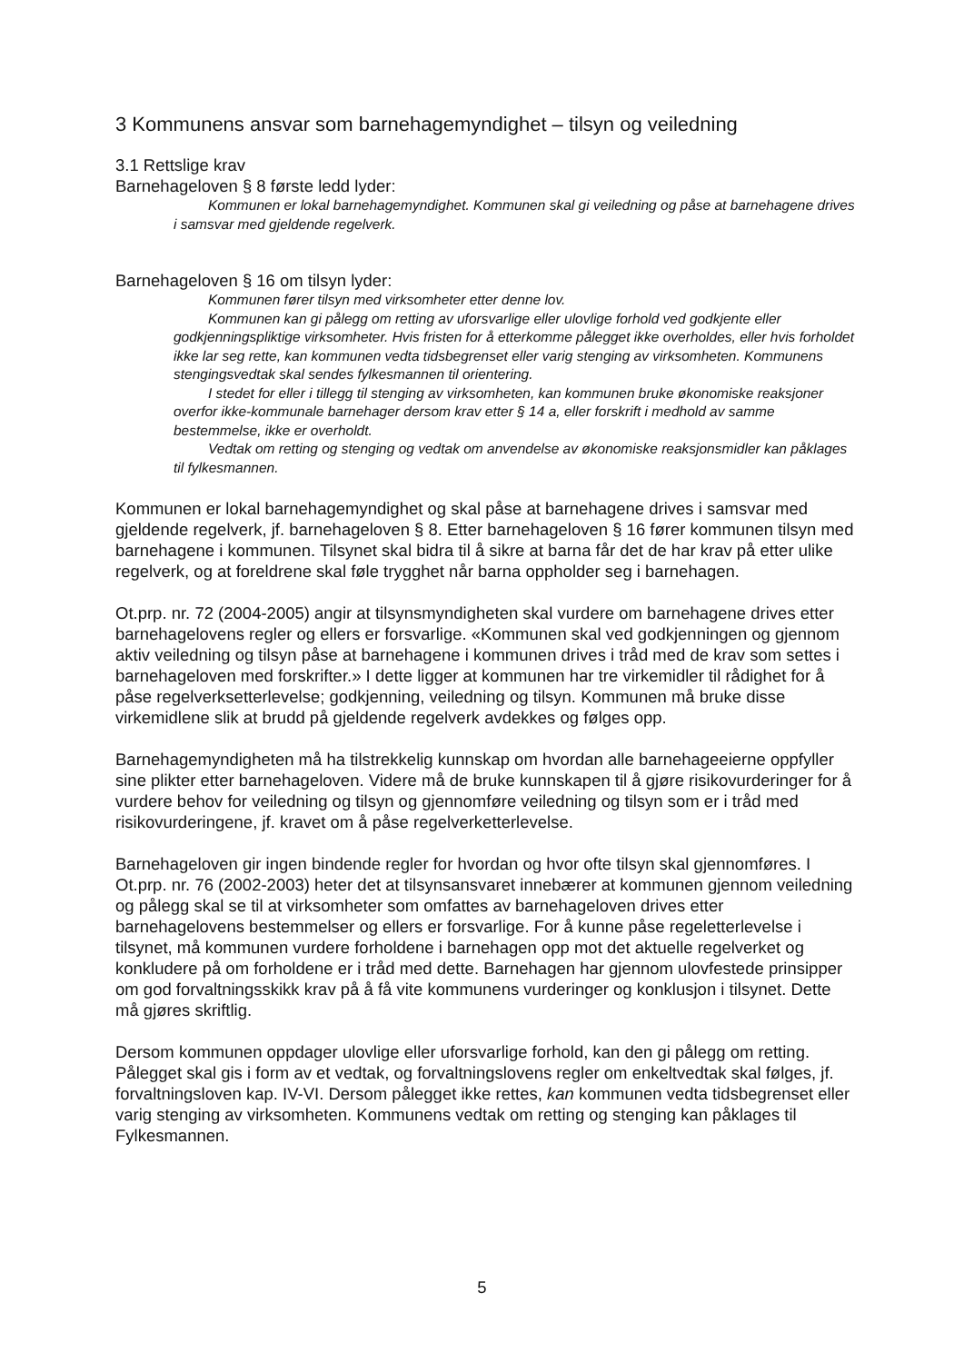3 Kommunens ansvar som barnehagemyndighet – tilsyn og veiledning
3.1 Rettslige krav
Barnehageloven § 8 første ledd lyder:
Kommunen er lokal barnehagemyndighet. Kommunen skal gi veiledning og påse at barnehagene drives i samsvar med gjeldende regelverk.
Barnehageloven § 16 om tilsyn lyder:
Kommunen fører tilsyn med virksomheter etter denne lov.
Kommunen kan gi pålegg om retting av uforsvarlige eller ulovlige forhold ved godkjente eller godkjenningspliktige virksomheter. Hvis fristen for å etterkomme pålegget ikke overholdes, eller hvis forholdet ikke lar seg rette, kan kommunen vedta tidsbegrenset eller varig stenging av virksomheten. Kommunens stengingsvedtak skal sendes fylkesmannen til orientering.
I stedet for eller i tillegg til stenging av virksomheten, kan kommunen bruke økonomiske reaksjoner overfor ikke-kommunale barnehager dersom krav etter § 14 a, eller forskrift i medhold av samme bestemmelse, ikke er overholdt.
Vedtak om retting og stenging og vedtak om anvendelse av økonomiske reaksjonsmidler kan påklages til fylkesmannen.
Kommunen er lokal barnehagemyndighet og skal påse at barnehagene drives i samsvar med gjeldende regelverk, jf. barnehageloven § 8. Etter barnehageloven § 16 fører kommunen tilsyn med barnehagene i kommunen. Tilsynet skal bidra til å sikre at barna får det de har krav på etter ulike regelverk, og at foreldrene skal føle trygghet når barna oppholder seg i barnehagen.
Ot.prp. nr. 72 (2004-2005) angir at tilsynsmyndigheten skal vurdere om barnehagene drives etter barnehagelovens regler og ellers er forsvarlige. «Kommunen skal ved godkjenningen og gjennom aktiv veiledning og tilsyn påse at barnehagene i kommunen drives i tråd med de krav som settes i barnehageloven med forskrifter.» I dette ligger at kommunen har tre virkemidler til rådighet for å påse regelverksetterlevelse; godkjenning, veiledning og tilsyn. Kommunen må bruke disse virkemidlene slik at brudd på gjeldende regelverk avdekkes og følges opp.
Barnehagemyndigheten må ha tilstrekkelig kunnskap om hvordan alle barnehageeierne oppfyller sine plikter etter barnehageloven. Videre må de bruke kunnskapen til å gjøre risikovurderinger for å vurdere behov for veiledning og tilsyn og gjennomføre veiledning og tilsyn som er i tråd med risikovurderingene, jf. kravet om å påse regelverketterlevelse.
Barnehageloven gir ingen bindende regler for hvordan og hvor ofte tilsyn skal gjennomføres. I Ot.prp. nr. 76 (2002-2003) heter det at tilsynsansvaret innebærer at kommunen gjennom veiledning og pålegg skal se til at virksomheter som omfattes av barnehageloven drives etter barnehagelovens bestemmelser og ellers er forsvarlige. For å kunne påse regeletterlevelse i tilsynet, må kommunen vurdere forholdene i barnehagen opp mot det aktuelle regelverket og konkludere på om forholdene er i tråd med dette. Barnehagen har gjennom ulovfestede prinsipper om god forvaltningsskikk krav på å få vite kommunens vurderinger og konklusjon i tilsynet. Dette må gjøres skriftlig.
Dersom kommunen oppdager ulovlige eller uforsvarlige forhold, kan den gi pålegg om retting. Pålegget skal gis i form av et vedtak, og forvaltningslovens regler om enkeltvedtak skal følges, jf. forvaltningsloven kap. IV-VI. Dersom pålegget ikke rettes, kan kommunen vedta tidsbegrenset eller varig stenging av virksomheten. Kommunens vedtak om retting og stenging kan påklages til Fylkesmannen.
5